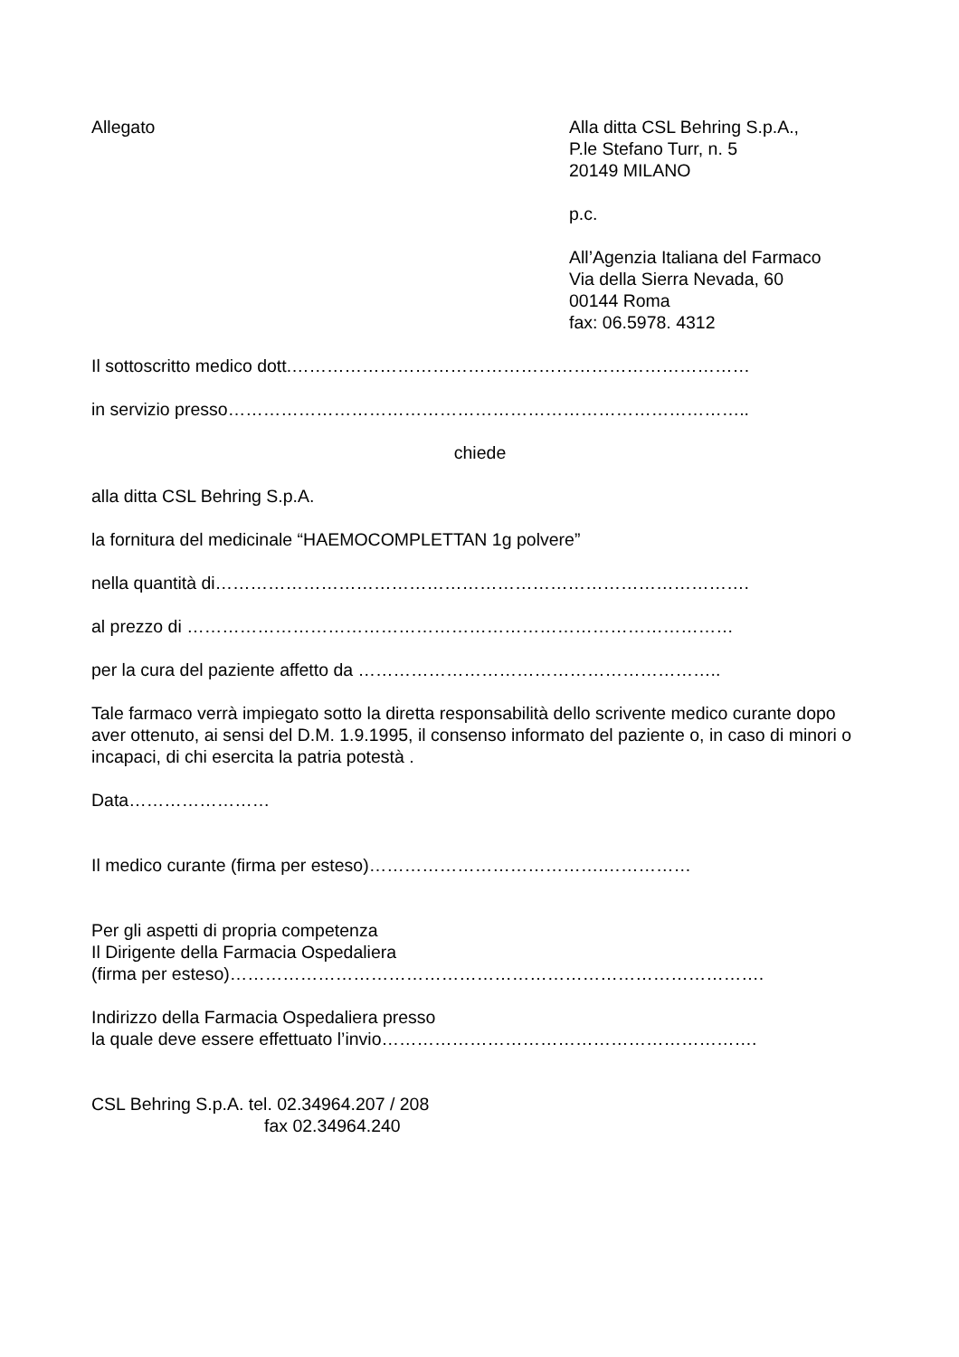Allegato Alla ditta CSL Behring S.p.A.,
P.le Stefano Turr, n. 5
20149 MILANO
p.c.
All’Agenzia Italiana del Farmaco
Via della Sierra Nevada, 60
00144 Roma
fax: 06.5978. 4312
Il sottoscritto medico dott.……………………………………………………………………
in servizio presso……………………………………………………………………………..
chiede
alla ditta CSL Behring S.p.A.
la fornitura del medicinale “HAEMOCOMPLETTAN 1g polvere”
nella quantità di……………………………………………………………………………….
al prezzo di …………………………………………………………………………………
per la cura del paziente affetto da ……………………………………………………..
Tale farmaco verrà impiegato sotto la diretta responsabilità dello scrivente medico curante dopo aver ottenuto, ai sensi del D.M. 1.9.1995, il consenso informato del paziente o, in caso di minori o incapaci, di chi esercita la patria potestà .
Data……………………
Il medico curante (firma per esteso)………………………………….……………
Per gli aspetti di propria competenza
Il Dirigente della Farmacia Ospedaliera
(firma per esteso)……………………………………………………………………………….
Indirizzo della Farmacia Ospedaliera presso
la quale deve essere effettuato l’invio……………………………………………………….
CSL Behring S.p.A. tel. 02.34964.207 / 208
fax 02.34964.240